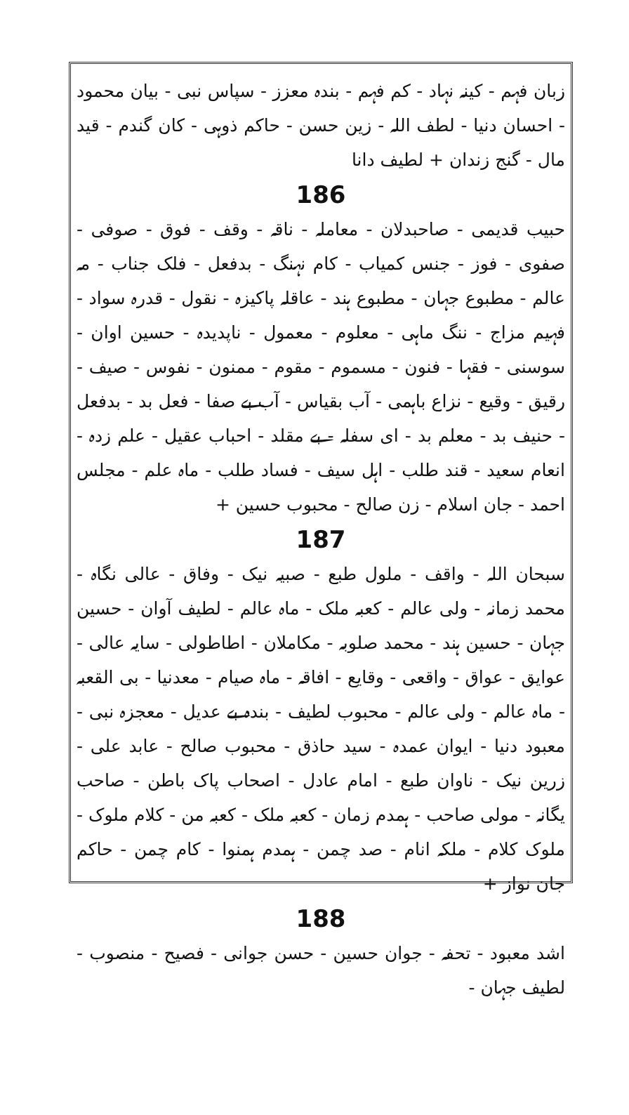زبان فہم - کینہ نہاد - کم فہم - بندہ معزز - سپاس نبی - بیان محمود - احسان دنیا - لطف اللہ - زین حسن - حاکم ذوہی - کان گندم - قید مال - گنج زندان + لطیف دانا
186
حبیب قدیمی - صاحبدلان - معاملہ - ناقہ - وقف - فوق - صوفی - صفوی - فوز - جنس کمیاب - کام نہنگ - بدفعل - فلک جناب - مہ عالم - مطبوع جہان - مطبوع ہند - عاقلہ پاکیزہ - نقول - قدرہ سواد - فہیم مزاج - ننگ ماہی - معلوم - معمول - ناپدیدہ - حسین اوان - سوسنی - فقہا - فنون - مسموم - مقوم - ممنون - نفوس - صیف - رقیق - وقیع - نزاع باہمی - آب بقیاس - آب بے صفا - فعل بد - بدفعل - حنیف بد - معلم بد - ای سفلہ - بے مقلد - احباب عقیل - علم زدہ - انعام سعید - قند طلب - اہل سیف - فساد طلب - ماہ علم - مجلس احمد - جان اسلام - زن صالح - محبوب حسین +
187
سبحان اللہ - واقف - ملول طبع - صبیہ نیک - وفاق - عالی نگاہ - محمد زمانہ - ولی عالم - کعبہ ملک - ماہ عالم - لطیف آوان - حسین جہان - حسین ہند - محمد صلوبہ - مکاملان - اطاطولی - سایہ عالی - عوایق - عواق - واقعی - وقایع - افاقہ - ماہ صیام - معدنیا - بی القعبہ - ماہ عالم - ولی عالم - محبوب لطیف - بندہ بے عدیل - معجزہ نبی - معبود دنیا - ایوان عمدہ - سید حاذق - محبوب صالح - عابد علی - زرین نیک - ناوان طبع - امام عادل - اصحاب پاک باطن - صاحب یگانہ - مولی صاحب - ہمدم زمان - کعبہ ملک - کعبہ من - کلام ملوک - ملوک کلام - ملکہ انام - صد چمن - ہمدم ہمنوا - کام چمن - حاکم جان نواز +
188
اشد معبود - تحفہ - جوان حسین - حسن جوانی - فصیح - منصوب - لطیف جہان -